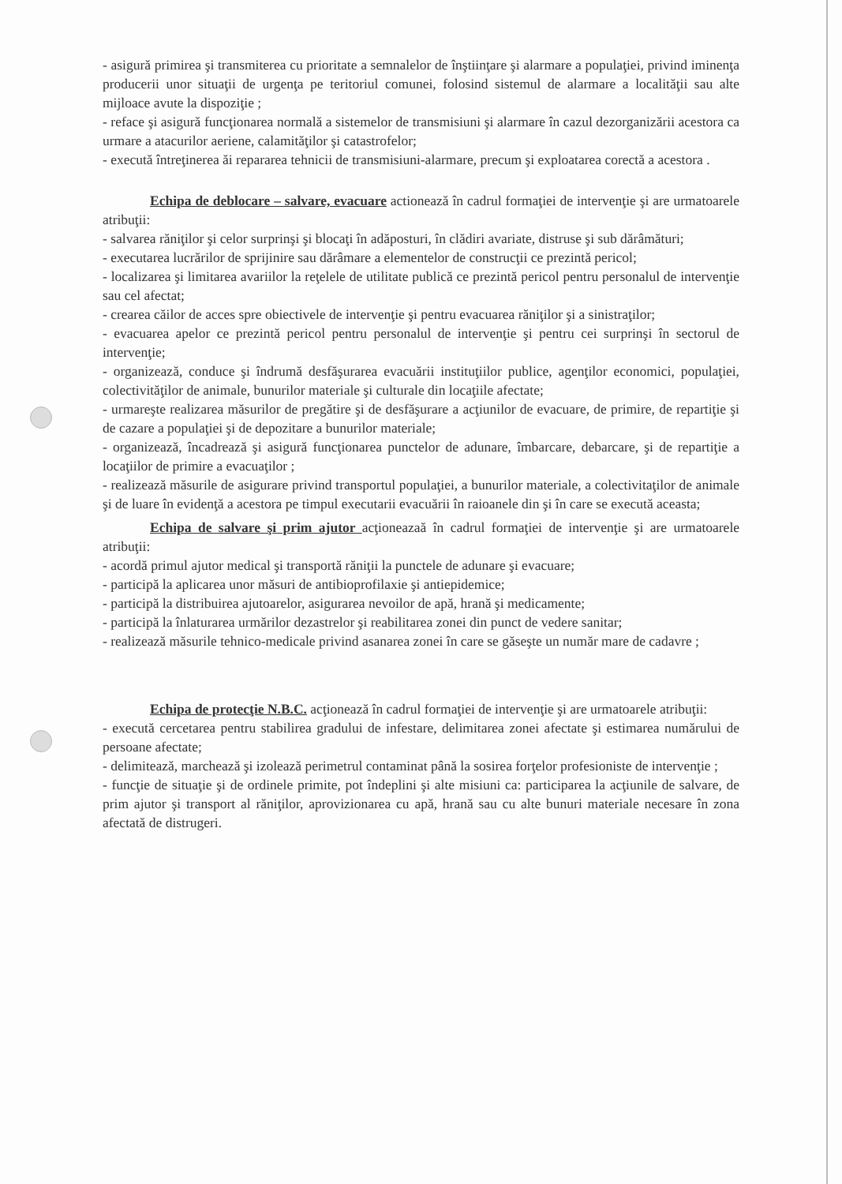- asigură primirea şi transmiterea cu prioritate a semnalelor de înştiinţare şi alarmare a populaţiei, privind iminenţa producerii unor situaţii de urgenţa pe teritoriul comunei, folosind sistemul de alarmare a localităţii sau alte mijloace avute la dispoziţie ;
- reface şi asigură funcţionarea normală a sistemelor de transmisiuni şi alarmare în cazul dezorganizării acestora ca urmare a atacurilor aeriene, calamităţilor şi catastrofelor;
- execută întreţinerea ăi repararea tehnicii de transmisiuni-alarmare, precum şi exploatarea corectă a acestora .
Echipa de deblocare – salvare, evacuare actionează în cadrul formaţiei de intervenţie şi are urmatoarele atribuţii:
- salvarea răniţilor şi celor surprinşi şi blocaţi în adăposturi, în clădiri avariate, distruse şi sub dărâmături;
- executarea lucrărilor de sprijinire sau dărâmare a elementelor de construcţii ce prezintă pericol;
- localizarea şi limitarea avariilor la reţelele de utilitate publică ce prezintă pericol pentru personalul de intervenţie sau cel afectat;
- crearea căilor de acces spre obiectivele de intervenţie şi pentru evacuarea răniţilor şi a sinistraţilor;
- evacuarea apelor ce prezintă pericol pentru personalul de intervenţie şi pentru cei surprinşi în sectorul de intervenţie;
- organizează, conduce şi îndrumă desfăşurarea evacuării instituţiilor publice, agenţilor economici, populaţiei, colectivităţilor de animale, bunurilor materiale şi culturale din locaţiile afectate;
- urmareşte realizarea măsurilor de pregătire şi de desfăşurare a acţiunilor de evacuare, de primire, de repartiţie şi de cazare a populaţiei şi de depozitare a bunurilor materiale;
- organizează, încadrează şi asigură funcţionarea punctelor de adunare, îmbarcare, debarcare, şi de repartiţie a locaţiilor de primire a evacuaţilor ;
- realizează măsurile de asigurare privind transportul populaţiei, a bunurilor materiale, a colectivitaţilor de animale şi de luare în evidenţă a acestora pe timpul executarii evacuării în raioanele din şi în care se execută aceasta;
Echipa de salvare şi prim ajutor acţioneazaă în cadrul formaţiei de intervenţie şi are urmatoarele atribuţii:
- acordă primul ajutor medical şi transportă răniţii la punctele de adunare şi evacuare;
- participă la aplicarea unor măsuri de antibioprofilaxie şi antiepidemice;
- participă la distribuirea ajutoarelor, asigurarea nevoilor de apă, hrană şi medicamente;
- participă la înlaturarea urmărilor dezastrelor şi reabilitarea zonei din punct de vedere sanitar;
- realizează măsurile tehnico-medicale privind asanarea zonei în care se găseşte un număr mare de cadavre ;
Echipa de protecţie N.B.C. acţionează în cadrul formaţiei de intervenţie şi are urmatoarele atribuţii:
- execută cercetarea pentru stabilirea gradului de infestare, delimitarea zonei afectate şi estimarea numărului de persoane afectate;
- delimitează, marchează şi izolează perimetrul contaminat până la sosirea forţelor profesioniste de intervenţie ;
- funcţie de situaţie şi de ordinele primite, pot îndeplini şi alte misiuni ca: participarea la acţiunile de salvare, de prim ajutor şi transport al răniţilor, aprovizionarea cu apă, hrană sau cu alte bunuri materiale necesare în zona afectată de distrugeri.